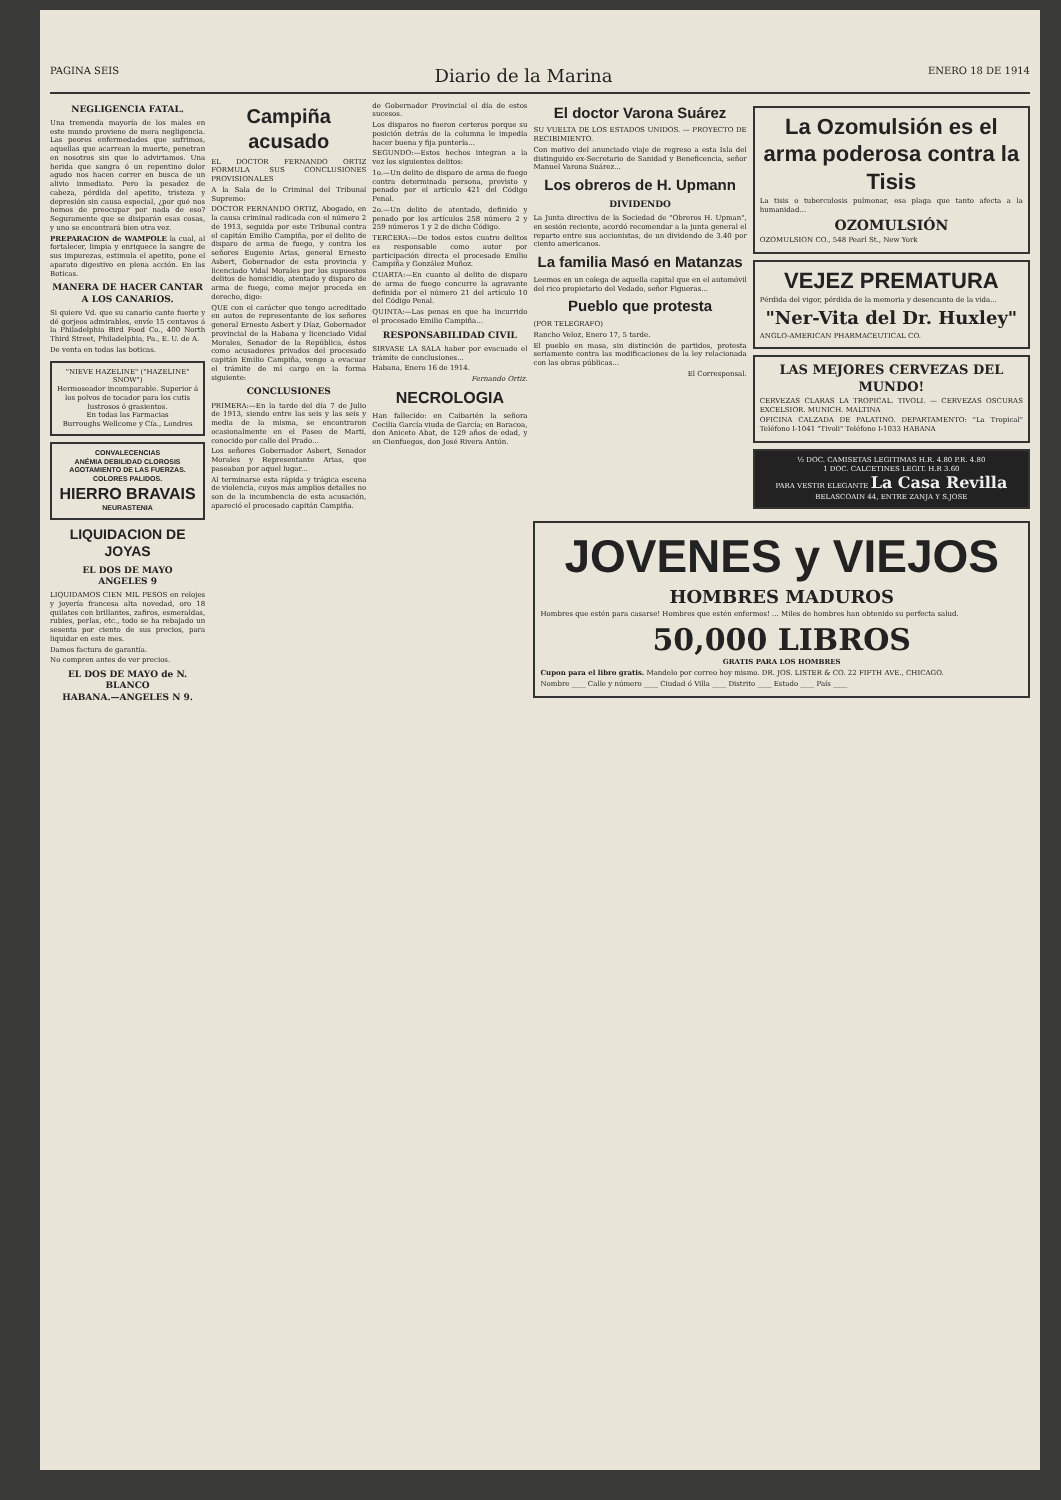PAGINA SEIS Diario de la Marina ENERO 18 DE 1914
NEGLIGENCIA FATAL.
Una tremenda mayoría de los males en este mundo proviene de mera negligencia. Las peores enfermedades que sufrimos, aquellas que acarrean la muerte, penetran en nosotros sin que lo advirtamos. Una herida que sangra ó un repentino dolor agudo nos hacen correr en busca de un alivio inmediato. Pero la pesadez de cabeza, pérdida del apetito, tristeza y depresión sin causa especial, ¿por qué nos hemos de preocupar por nada de eso? Seguramente que se disiparán esas cosas, y uno se encontrará bien otra vez.
PREPARACION de WAMPOLE la cual, al fortalecer, limpia y enriquece la sangre de sus impurezas, estimula el apetito, pone el aparato digestivo en plena acción. En las Boticas.
MANERA DE HACER CANTAR A LOS CANARIOS.
Si quiere Vd. que su canario cante fuerte y dé gorjeos admirables, envíe 15 centavos á la Philadelphia Bird Food Co., 400 North Third Street, Philadelphia, Pa., E. U. de A.
De venta en todas las boticas.
"NIEVE HAZELINE" ("HAZELINE" SNOW")
Hermoseador incomparable. Superior á los polvos de tocador para los cutis lustrosos ó grasientos.
En todas las Farmacias
Burroughs Wellcome y Cía., Londres
CONVALECENCIAS
ANÉMIA DEBILIDAD CLOROSIS
AGOTAMIENTO DE LAS FUERZAS. COLORES PALIDOS.
HIERRO BRAVAIS
NEURASTENIA
LIQUIDACION DE JOYAS
EL DOS DE MAYO
ANGELES 9
LIQUIDAMOS CIEN MIL PESOS en relojes y joyería francesa alta novedad, oro 18 quilates con brillantes, zafiros, esmeraldas, rubíes, perlas, etc., todo se ha rebajado un sesenta por ciento de sus precios, para liquidar en este mes.
Damos factura de garantía.
No compren antes de ver precios.
EL DOS DE MAYO de N. BLANCO
HABANA.—ANGELES N 9.
Campiña acusado
EL DOCTOR FERNANDO ORTIZ FORMULA SUS CONCLUSIONES PROVISIONALES
A la Sala de lo Criminal del Tribunal Supremo:
DOCTOR FERNANDO ORTIZ, Abogado, en la causa criminal radicada con el número 2 de 1913, seguida por este Tribunal contra el capitán Emilio Campiña, por el delito de disparo de arma de fuego, y contra los señores Eugenio Arias, general Ernesto Asbert, Gobernador de esta provincia y licenciado Vidal Morales por los supuestos delitos de homicidio, atentado y disparo de arma de fuego, como mejor proceda en derecho, digo:
QUE con el carácter que tengo acreditado en autos de representante de los señores general Ernesto Asbert y Díaz, Gobernador provincial de la Habana y licenciado Vidal Morales, Senador de la República, éstos como acusadores privados del procesado capitán Emilio Campiña, vengo a evacuar el trámite de mi cargo en la forma siguiente:
CONCLUSIONES
PRIMERA:—En la tarde del día 7 de Julio de 1913, siendo entre las seis y las seis y media de la misma, se encontraron ocasionalmente en el Paseo de Martí, conocido por calle del Prado...
Los señores Gobernador Asbert, Senador Morales y Representante Arias, que paseaban por aquel lugar...
Al terminarse esta rápida y trágica escena de violencia, cuyos más amplios detalles no son de la incumbencia de esta acusación, apareció el procesado capitán Campiña.
de Gobernador Provincial el día de estos sucesos.
Los disparos no fueron certeros porque su posición detrás de la columna le impedía hacer buena y fija puntería...
SEGUNDO:—Estos hechos integran a la vez los siguientes delitos:
1o.—Un delito de disparo de arma de fuego contra determinada persona, previsto y penado por el artículo 421 del Código Penal.
2o.—Un delito de atentado, definido y penado por los artículos 258 número 2 y 259 números 1 y 2 de dicho Código.
TERCERA:—De todos estos cuatro delitos es responsable como autor por participación directa el procesado Emilio Campiña y González Muñoz.
CUARTA:—En cuanto al delito de disparo de arma de fuego concurre la agravante definida por el número 21 del artículo 10 del Código Penal.
QUINTA:—Las penas en que ha incurrido el procesado Emilio Campiña...
RESPONSABILIDAD CIVIL
SIRVASE LA SALA haber por evacuado el trámite de conclusiones...
Habana, Enero 16 de 1914.
Fernando Ortiz.
NECROLOGIA
Han fallecido: en Caibarién la señora Cecilia García viuda de García; en Baracoa, don Aniceto Abat, de 129 años de edad, y en Cienfuegos, don José Rivera Antón.
El doctor Varona Suárez
SU VUELTA DE LOS ESTADOS UNIDOS. — PROYECTO DE RECIBIMIENTO.
Con motivo del anunciado viaje de regreso a esta Isla del distinguido ex-Secretario de Sanidad y Beneficencia, señor Manuel Varona Suárez...
Los obreros de H. Upmann
DIVIDENDO
La Junta directiva de la Sociedad de "Obreros H. Upman", en sesión reciente, acordó recomendar a la junta general el reparto entre sus accionistas, de un dividendo de 3.40 por ciento americanos.
La familia Masó en Matanzas
Leemos en un colega de aquella capital que en el automóvil del rico propietario del Vedado, señor Figueras...
Pueblo que protesta
(POR TELEGRAFO)
Rancho Veloz, Enero 17, 5 tarde.
El pueblo en masa, sin distinción de partidos, protesta seriamente contra las modificaciones de la ley relacionada con las obras públicas...
El Corresponsal.
La Ozomulsión es el arma poderosa contra la Tisis
La tisis o tuberculosis pulmonar, esa plaga que tanto afecta a la humanidad...
OZOMULSIÓN
OZOMULSION CO., 548 Pearl St., New York
VEJEZ PREMATURA
Pérdida del vigor, pérdida de la memoria y desencanto de la vida...
"Ner-Vita del Dr. Huxley"
ANGLO-AMERICAN PHARMACEUTICAL CO.
LAS MEJORES CERVEZAS DEL MUNDO!
CERVEZAS CLARAS LA TROPICAL. TIVOLI. — CERVEZAS OSCURAS EXCELSIOR. MUNICH. MALTINA
OFICINA CALZADA DE PALATINO. DEPARTAMENTO: "La Tropical" Teléfono I-1041 "Tivoli" Teléfono I-1033 HABANA
½ DOC. CAMISETAS LEGITIMAS H.R. 4.80 P.R. 4.80
1 DOC. CALCETINES LEGIT. H.R 3.60
PARA VESTIR ELEGANTE La Casa Revilla
BELASCOAIN 44, ENTRE ZANJA Y S.JOSE
JOVENES y VIEJOS
HOMBRES MADUROS
Hombres que estén para casarse! Hombres que estén enfermos! ... Miles de hombres han obtenido su perfecta salud.
50,000 LIBROS
GRATIS PARA LOS HOMBRES
Cupon para el libro gratis. Mandelo por correo hoy mismo. DR. JOS. LISTER & CO. 22 FIFTH AVE., CHICAGO.
Nombre ____ Calle y número ____ Ciudad ó Villa ____ Distrito ____ Estado ____ País ____